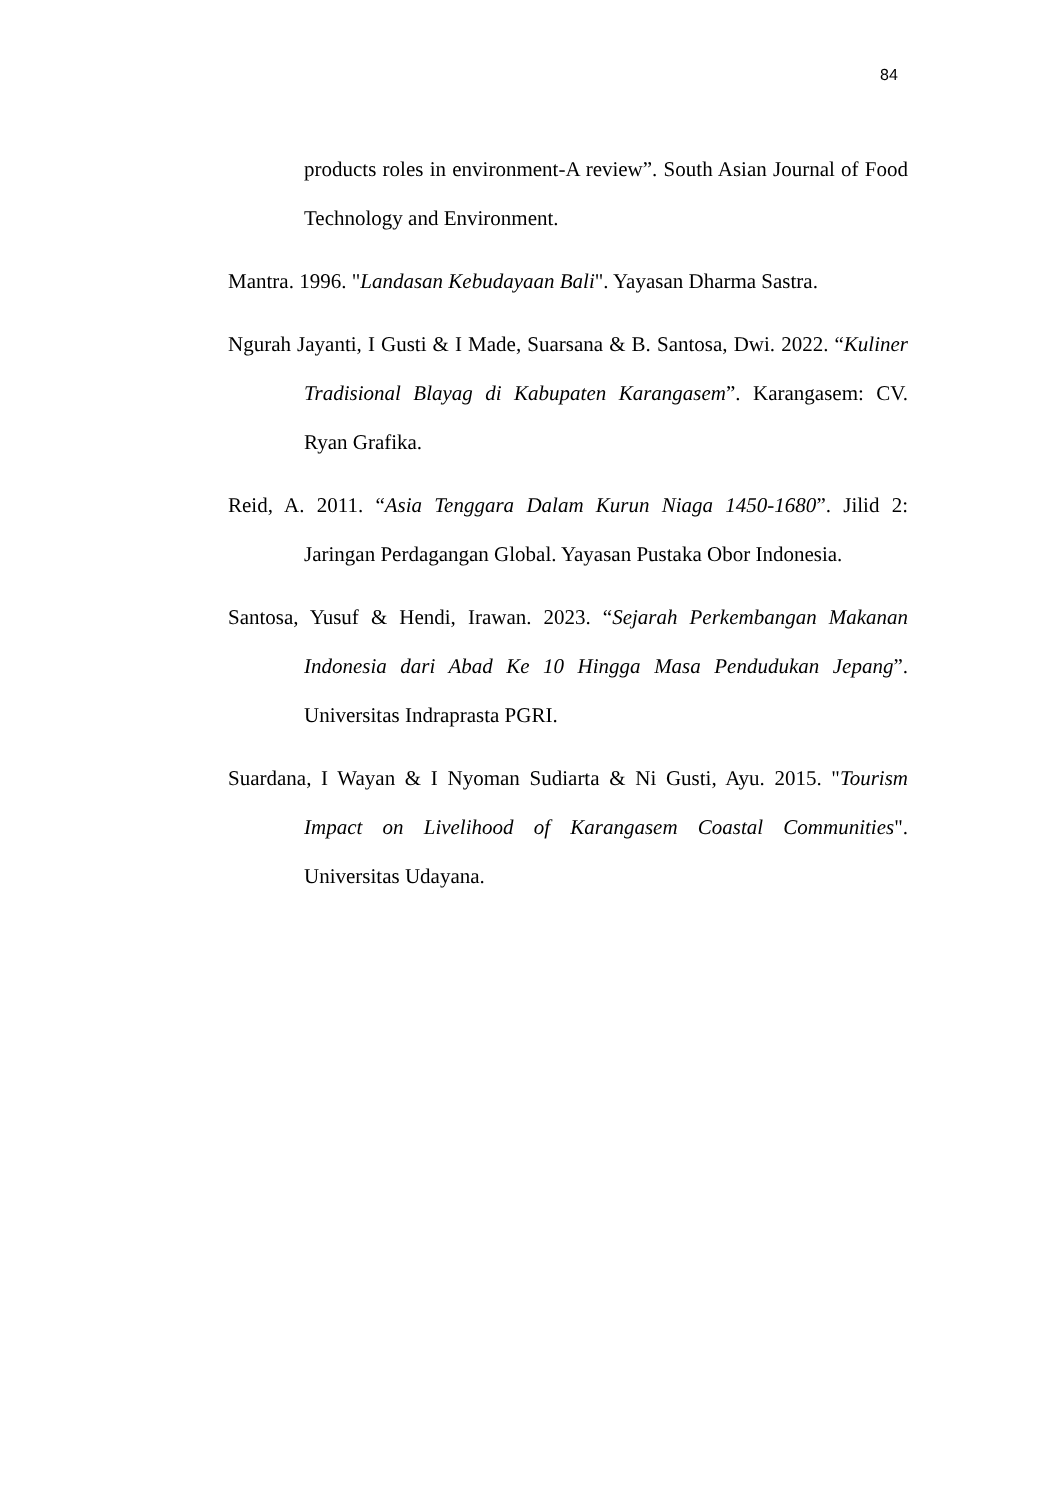84
products roles in environment-A review”. South Asian Journal of Food Technology and Environment.
Mantra. 1996. "Landasan Kebudayaan Bali". Yayasan Dharma Sastra.
Ngurah Jayanti, I Gusti & I Made, Suarsana & B. Santosa, Dwi. 2022. “Kuliner Tradisional Blayag di Kabupaten Karangasem”. Karangasem: CV. Ryan Grafika.
Reid, A. 2011. “Asia Tenggara Dalam Kurun Niaga 1450-1680”. Jilid 2: Jaringan Perdagangan Global. Yayasan Pustaka Obor Indonesia.
Santosa, Yusuf & Hendi, Irawan. 2023. “Sejarah Perkembangan Makanan Indonesia dari Abad Ke 10 Hingga Masa Pendudukan Jepang”. Universitas Indraprasta PGRI.
Suardana, I Wayan & I Nyoman Sudiarta & Ni Gusti, Ayu. 2015. "Tourism Impact on Livelihood of Karangasem Coastal Communities". Universitas Udayana.